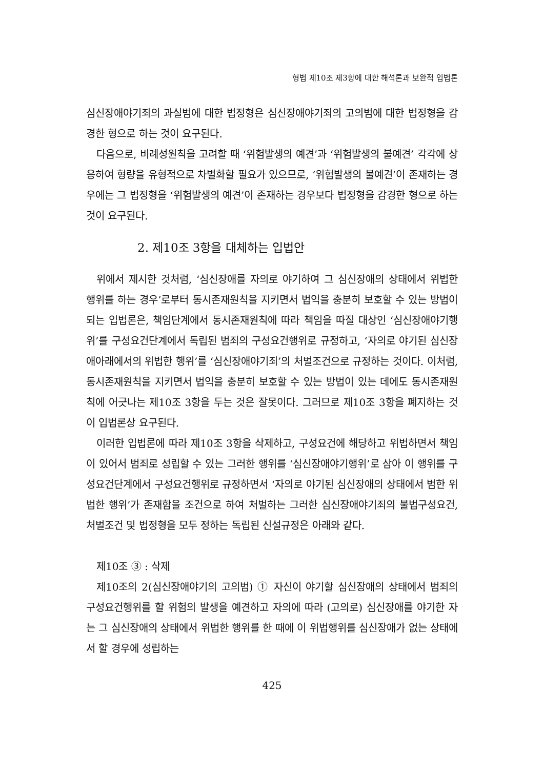형법 제10조 제3항에 대한 해석론과 보완적 입법론
심신장애야기죄의 과실범에 대한 법정형은 심신장애야기죄의 고의범에 대한 법정형을 감경한 형으로 하는 것이 요구된다.
다음으로, 비례성원칙을 고려할 때 ‘위험발생의 예견’과 ‘위험발생의 불예견’ 각각에 상응하여 형량을 유형적으로 차별화할 필요가 있으므로, ‘위험발생의 불예견’이 존재하는 경우에는 그 법정형을 ‘위험발생의 예견’이 존재하는 경우보다 법정형을 감경한 형으로 하는 것이 요구된다.
2. 제10조 3항을 대체하는 입법안
위에서 제시한 것처럼, ‘심신장애를 자의로 야기하여 그 심신장애의 상태에서 위법한 행위를 하는 경우’로부터 동시존재원칙을 지키면서 법익을 충분히 보호할 수 있는 방법이 되는 입법론은, 책임단계에서 동시존재원칙에 따라 책임을 따질 대상인 ‘심신장애야기행위’를 구성요건단계에서 독립된 범죄의 구성요건행위로 규정하고, ‘자의로 야기된 심신장애아래에서의 위법한 행위’를 ‘심신장애야기죄’의 처벌조건으로 규정하는 것이다. 이처럼, 동시존재원칙을 지키면서 법익을 충분히 보호할 수 있는 방법이 있는 데에도 동시존재원칙에 어긋나는 제10조 3항을 두는 것은 잘못이다. 그러므로 제10조 3항을 폐지하는 것이 입법론상 요구된다.
이러한 입법론에 따라 제10조 3항을 삭제하고, 구성요건에 해당하고 위법하면서 책임이 있어서 범죄로 성립할 수 있는 그러한 행위를 ‘심신장애야기행위’로 삼아 이 행위를 구성요건단계에서 구성요건행위로 규정하면서 ‘자의로 야기된 심신장애의 상태에서 범한 위법한 행위’가 존재함을 조건으로 하여 처벌하는 그러한 심신장애야기죄의 불법구성요건, 처벌조건 및 법정형을 모두 정하는 독립된 신설규정은 아래와 같다.
제10조 ③ : 삭제
제10조의 2(심신장애야기의 고의범) ① 자신이 야기할 심신장애의 상태에서 범죄의 구성요건행위를 할 위험의 발생을 예견하고 자의에 따라 (고의로) 심신장애를 야기한 자는 그 심신장애의 상태에서 위법한 행위를 한 때에 이 위법행위를 심신장애가 없는 상태에서 할 경우에 성립하는
425